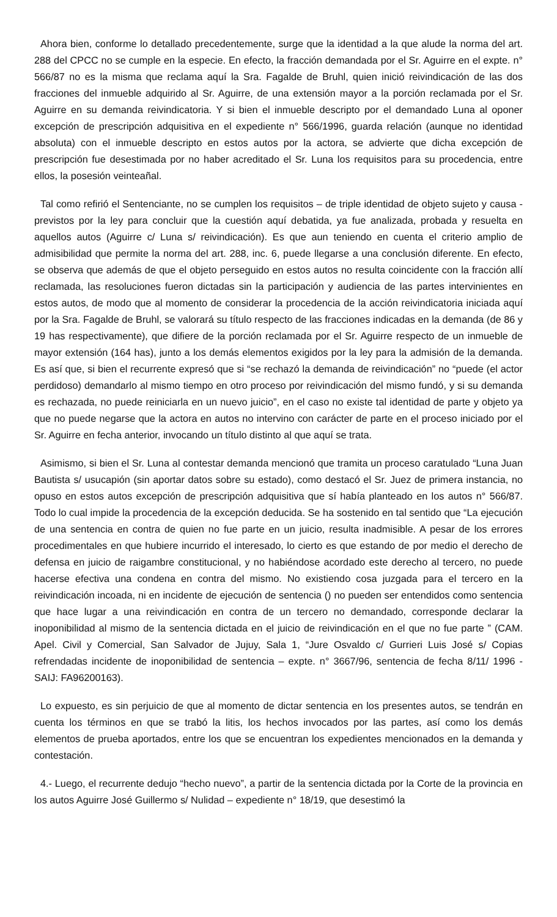Ahora bien, conforme lo detallado precedentemente, surge que la identidad a la que alude la norma del art. 288 del CPCC no se cumple en la especie. En efecto, la fracción demandada por el Sr. Aguirre en el expte. n° 566/87 no es la misma que reclama aquí la Sra. Fagalde de Bruhl, quien inició reivindicación de las dos fracciones del inmueble adquirido al Sr. Aguirre, de una extensión mayor a la porción reclamada por el Sr. Aguirre en su demanda reivindicatoria. Y si bien el inmueble descripto por el demandado Luna al oponer excepción de prescripción adquisitiva en el expediente n° 566/1996, guarda relación (aunque no identidad absoluta) con el inmueble descripto en estos autos por la actora, se advierte que dicha excepción de prescripción fue desestimada por no haber acreditado el Sr. Luna los requisitos para su procedencia, entre ellos, la posesión veinteañal.
Tal como refirió el Sentenciante, no se cumplen los requisitos – de triple identidad de objeto sujeto y causa - previstos por la ley para concluir que la cuestión aquí debatida, ya fue analizada, probada y resuelta en aquellos autos (Aguirre c/ Luna s/ reivindicación). Es que aun teniendo en cuenta el criterio amplio de admisibilidad que permite la norma del art. 288, inc. 6, puede llegarse a una conclusión diferente. En efecto, se observa que además de que el objeto perseguido en estos autos no resulta coincidente con la fracción allí reclamada, las resoluciones fueron dictadas sin la participación y audiencia de las partes intervinientes en estos autos, de modo que al momento de considerar la procedencia de la acción reivindicatoria iniciada aquí por la Sra. Fagalde de Bruhl, se valorará su título respecto de las fracciones indicadas en la demanda (de 86 y 19 has respectivamente), que difiere de la porción reclamada por el Sr. Aguirre respecto de un inmueble de mayor extensión (164 has), junto a los demás elementos exigidos por la ley para la admisión de la demanda. Es así que, si bien el recurrente expresó que si “se rechazó la demanda de reivindicación” no “puede (el actor perdidoso) demandarlo al mismo tiempo en otro proceso por reivindicación del mismo fundó, y si su demanda es rechazada, no puede reiniciarla en un nuevo juicio”, en el caso no existe tal identidad de parte y objeto ya que no puede negarse que la actora en autos no intervino con carácter de parte en el proceso iniciado por el Sr. Aguirre en fecha anterior, invocando un título distinto al que aquí se trata.
Asimismo, si bien el Sr. Luna al contestar demanda mencionó que tramita un proceso caratulado “Luna Juan Bautista s/ usucapión (sin aportar datos sobre su estado), como destacó el Sr. Juez de primera instancia, no opuso en estos autos excepción de prescripción adquisitiva que sí había planteado en los autos n° 566/87. Todo lo cual impide la procedencia de la excepción deducida. Se ha sostenido en tal sentido que “La ejecución de una sentencia en contra de quien no fue parte en un juicio, resulta inadmisible. A pesar de los errores procedimentales en que hubiere incurrido el interesado, lo cierto es que estando de por medio el derecho de defensa en juicio de raigambre constitucional, y no habiéndose acordado este derecho al tercero, no puede hacerse efectiva una condena en contra del mismo. No existiendo cosa juzgada para el tercero en la reivindicación incoada, ni en incidente de ejecución de sentencia () no pueden ser entendidos como sentencia que hace lugar a una reivindicación en contra de un tercero no demandado, corresponde declarar la inoponibilidad al mismo de la sentencia dictada en el juicio de reivindicación en el que no fue parte ” (CAM. Apel. Civil y Comercial, San Salvador de Jujuy, Sala 1, “Jure Osvaldo c/ Gurrieri Luis José s/ Copias refrendadas incidente de inoponibilidad de sentencia – expte. n° 3667/96, sentencia de fecha 8/11/ 1996 - SAIJ: FA96200163).
Lo expuesto, es sin perjuicio de que al momento de dictar sentencia en los presentes autos, se tendrán en cuenta los términos en que se trabó la litis, los hechos invocados por las partes, así como los demás elementos de prueba aportados, entre los que se encuentran los expedientes mencionados en la demanda y contestación.
4.- Luego, el recurrente dedujo “hecho nuevo”, a partir de la sentencia dictada por la Corte de la provincia en los autos Aguirre José Guillermo s/ Nulidad – expediente n° 18/19, que desestimó la